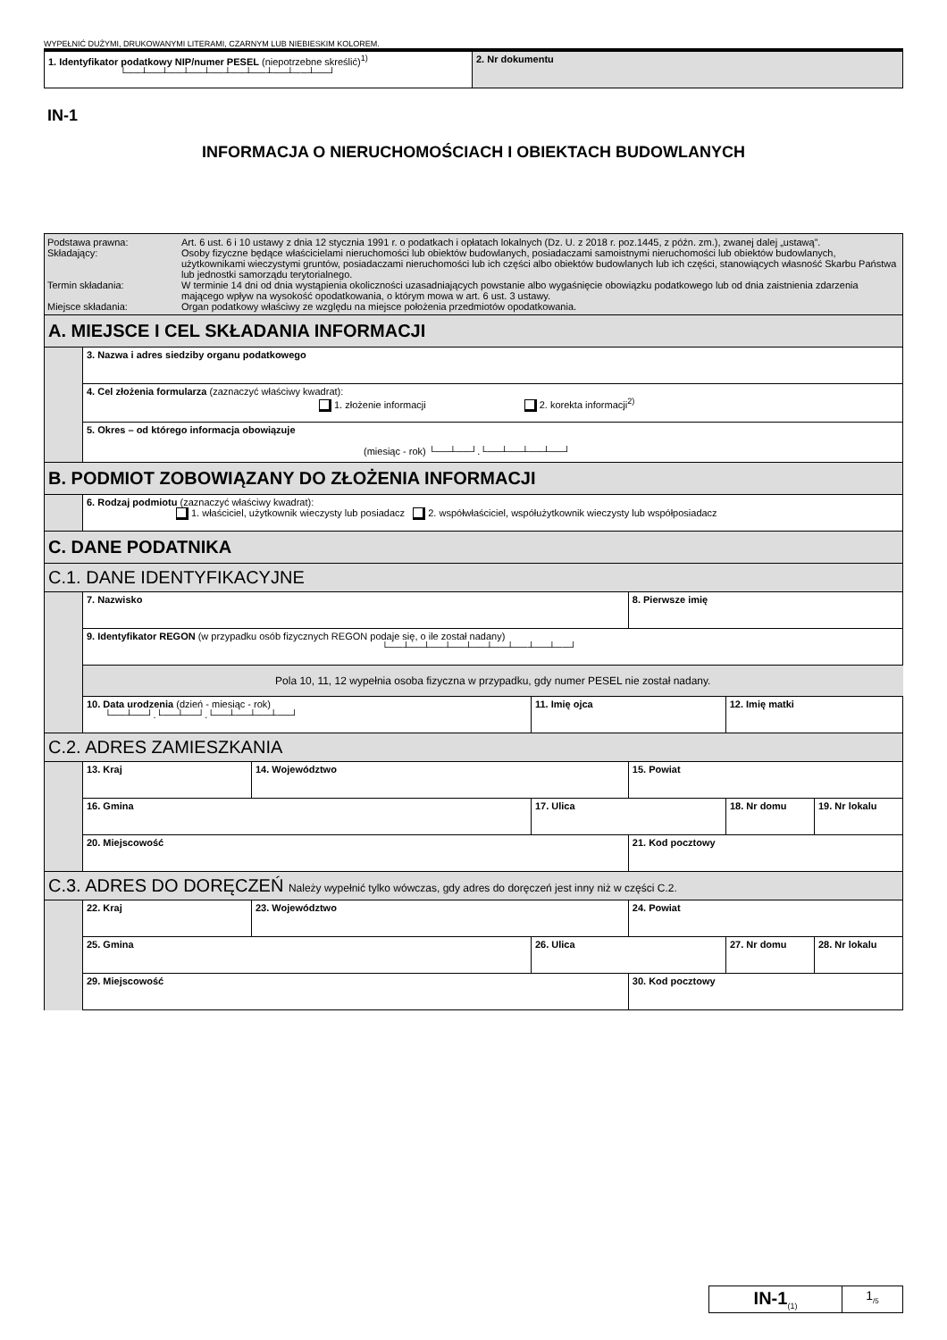WYPEŁNIĆ DUŻYMI, DRUKOWANYMI LITERAMI, CZARNYM LUB NIEBIESKIM KOLOREM.
| 1. Identyfikator podatkowy NIP/numer PESEL (niepotrzebne skreślić)<sup>1)</sup> └──┴──┴──┴──┴──┴──┴──┴──┴──┴──┘ | 2. Nr dokumentu |
IN-1
INFORMACJA O NIERUCHOMOŚCIACH I OBIEKTACH BUDOWLANYCH
| / Podstawa prawna: / Art. 6 ust. 6 i 10 ustawy z dnia 12 stycznia 1991 r. o podatkach i opłatach lokalnych (Dz. U. z 2018 r. poz.1445, z późn. zm.), zwanej dalej „ustawą”. / / Składający: / Osoby fizyczne będące właścicielami nieruchomości lub obiektów budowlanych, posiadaczami samoistnymi nieruchomości lub obiektów budowlanych, użytkownikami wieczystymi gruntów, posiadaczami nieruchomości lub ich części albo obiektów budowlanych lub ich części, stanowiących własność Skarbu Państwa lub jednostki samorządu terytorialnego. / / Termin składania: / W terminie 14 dni od dnia wystąpienia okoliczności uzasadniających powstanie albo wygaśnięcie obowiązku podatkowego lub od dnia zaistnienia zdarzenia mającego wpływ na wysokość opodatkowania, o którym mowa w art. 6 ust. 3 ustawy. / / Miejsce składania: / Organ podatkowy właściwy ze względu na miejsce położenia przedmiotów opodatkowania. / | | | | | | | |
| A. MIEJSCE I CEL SKŁADANIA INFORMACJI | | | | | | | |
| | 3. Nazwa i adres siedziby organu podatkowego | | | | | | |
| | 4. Cel złożenia formularza (zaznaczyć właściwy kwadrat): 1. złożenie informacji 2. korekta informacji<sup>2)</sup> | | | | | | |
| | 5. Okres – od którego informacja obowiązuje (miesiąc - rok) └──┴──┘.└──┴──┴──┴──┘ | | | | | | |
| B. PODMIOT ZOBOWIĄZANY DO ZŁOŻENIA INFORMACJI | | | | | | | |
| | 6. Rodzaj podmiotu (zaznaczyć właściwy kwadrat): 1. właściciel, użytkownik wieczysty lub posiadacz 2. współwłaściciel, współużytkownik wieczysty lub współposiadacz | | | | | | |
| C. DANE PODATNIKA | | | | | | | |
| C.1. DANE IDENTYFIKACYJNE | | | | | | | |
| | 7. Nazwisko | | | 8. Pierwsze imię | | | |
| | 9. Identyfikator REGON (w przypadku osób fizycznych REGON podaje się, o ile został nadany) └──┴──┴──┴──┴──┴──┴──┴──┴──┘ | | | | | | |
| | Pola 10, 11, 12 wypełnia osoba fizyczna w przypadku, gdy numer PESEL nie został nadany. | | | | | | |
| | 10. Data urodzenia (dzień - miesiąc - rok) └──┴──┘.└──┴──┘.└──┴──┴──┴──┘ | | 11. Imię ojca | | 12. Imię matki | | |
| C.2. ADRES ZAMIESZKANIA | | | | | | | |
| | 13. Kraj | 14. Województwo | | 15. Powiat | | | |
| | 16. Gmina | | 17. Ulica | | | 18. Nr domu | 19. Nr lokalu |
| | 20. Miejscowość | | | 21. Kod pocztowy | | | |
| C.3. ADRES DO DORĘCZEŃ Należy wypełnić tylko wówczas, gdy adres do doręczeń jest inny niż w części C.2. | | | | | | | |
| | 22. Kraj | 23. Województwo | | 24. Powiat | | | |
| | 25. Gmina | | 26. Ulica | | | 27. Nr domu | 28. Nr lokalu |
| | 29. Miejscowość | | | 30. Kod pocztowy | | | |
| IN-1<sub>(1)</sub> | 1<sub>/5</sub> |